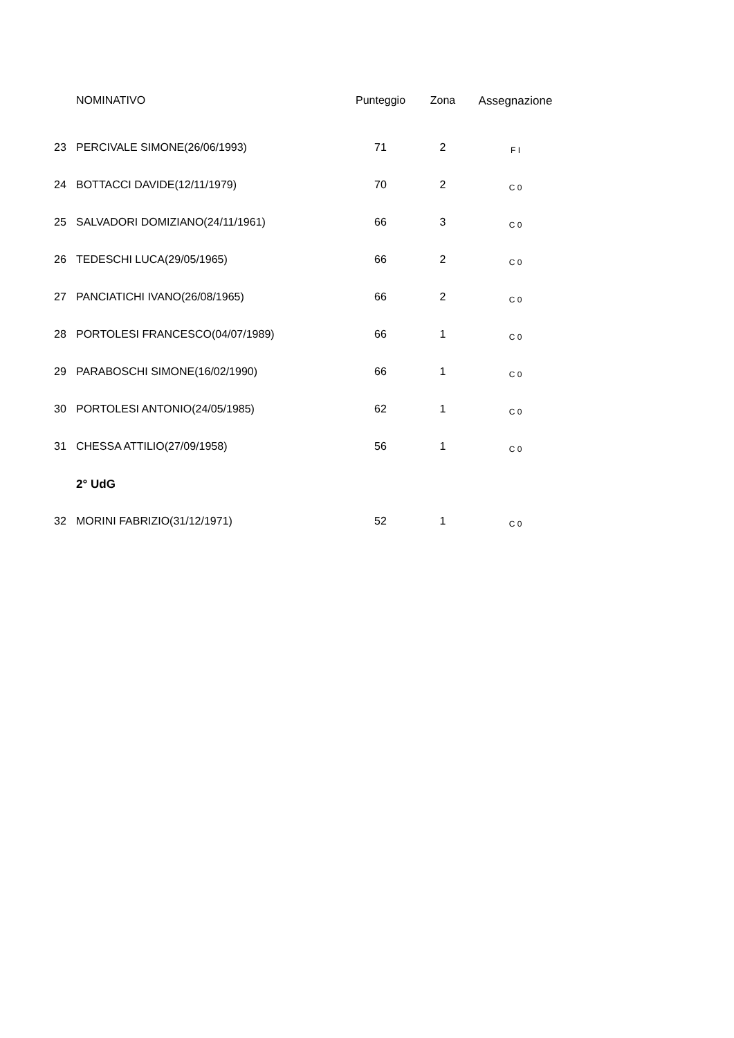| | NOMINATIVO | Punteggio | Zona | Assegnazione |
| --- | --- | --- | --- | --- |
| 23 | PERCIVALE SIMONE(26/06/1993) | 71 | 2 | F I |
| 24 | BOTTACCI DAVIDE(12/11/1979) | 70 | 2 | C 0 |
| 25 | SALVADORI DOMIZIANO(24/11/1961) | 66 | 3 | C 0 |
| 26 | TEDESCHI LUCA(29/05/1965) | 66 | 2 | C 0 |
| 27 | PANCIATICHI IVANO(26/08/1965) | 66 | 2 | C 0 |
| 28 | PORTOLESI FRANCESCO(04/07/1989) | 66 | 1 | C 0 |
| 29 | PARABOSCHI SIMONE(16/02/1990) | 66 | 1 | C 0 |
| 30 | PORTOLESI ANTONIO(24/05/1985) | 62 | 1 | C 0 |
| 31 | CHESSA ATTILIO(27/09/1958) | 56 | 1 | C 0 |
| | 2° UdG | | | |
| 32 | MORINI FABRIZIO(31/12/1971) | 52 | 1 | C 0 |